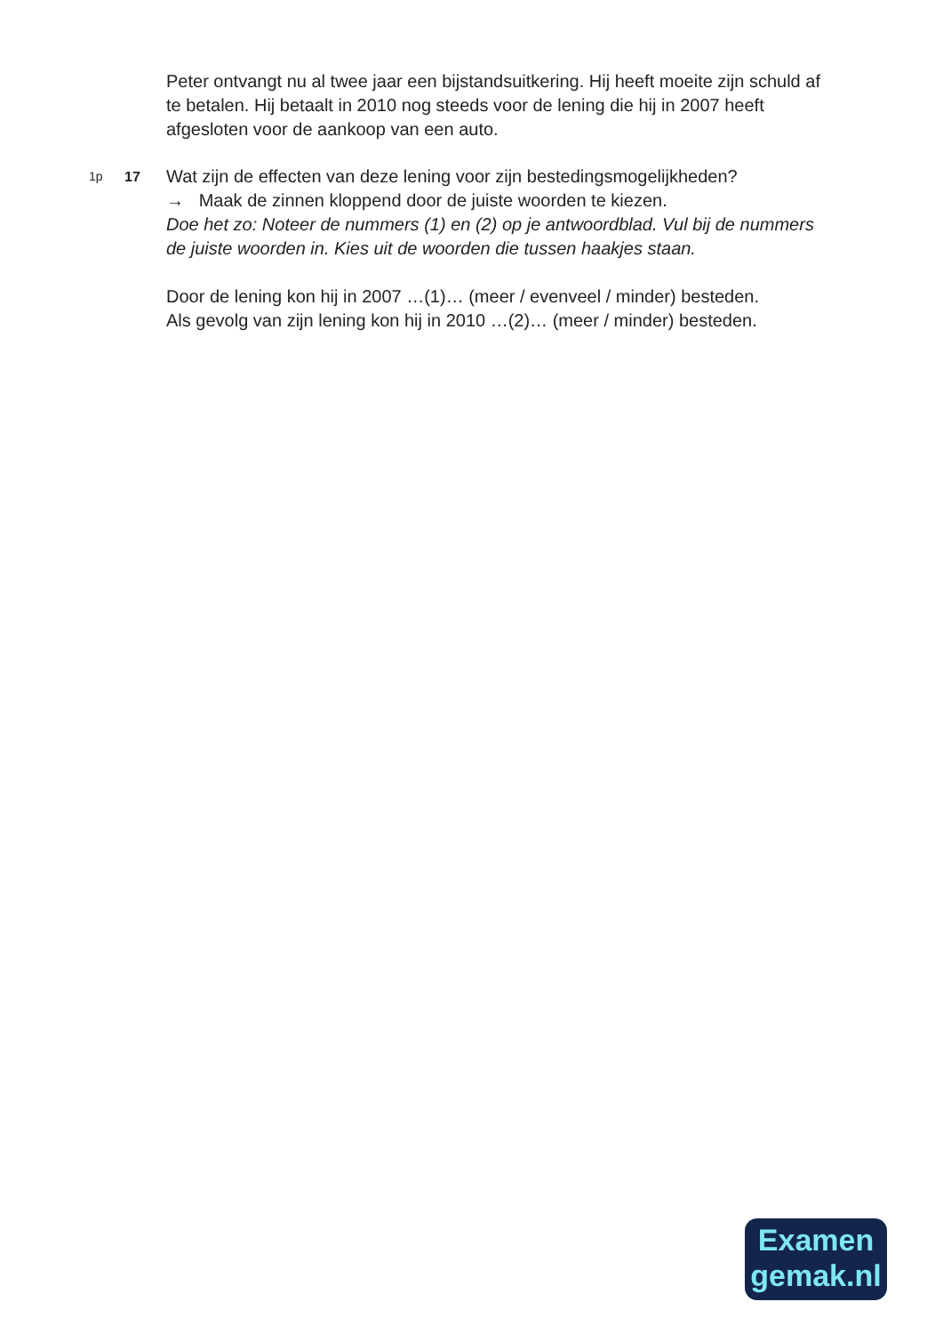Peter ontvangt nu al twee jaar een bijstandsuitkering. Hij heeft moeite zijn schuld af te betalen. Hij betaalt in 2010 nog steeds voor de lening die hij in 2007 heeft afgesloten voor de aankoop van een auto.
1p 17 Wat zijn de effecten van deze lening voor zijn bestedingsmogelijkheden?
→ Maak de zinnen kloppend door de juiste woorden te kiezen.
Doe het zo: Noteer de nummers (1) en (2) op je antwoordblad. Vul bij de nummers de juiste woorden in. Kies uit de woorden die tussen haakjes staan.
Door de lening kon hij in 2007 …(1)… (meer / evenveel / minder) besteden.
Als gevolg van zijn lening kon hij in 2010 …(2)… (meer / minder) besteden.
Examen
gemak.nl